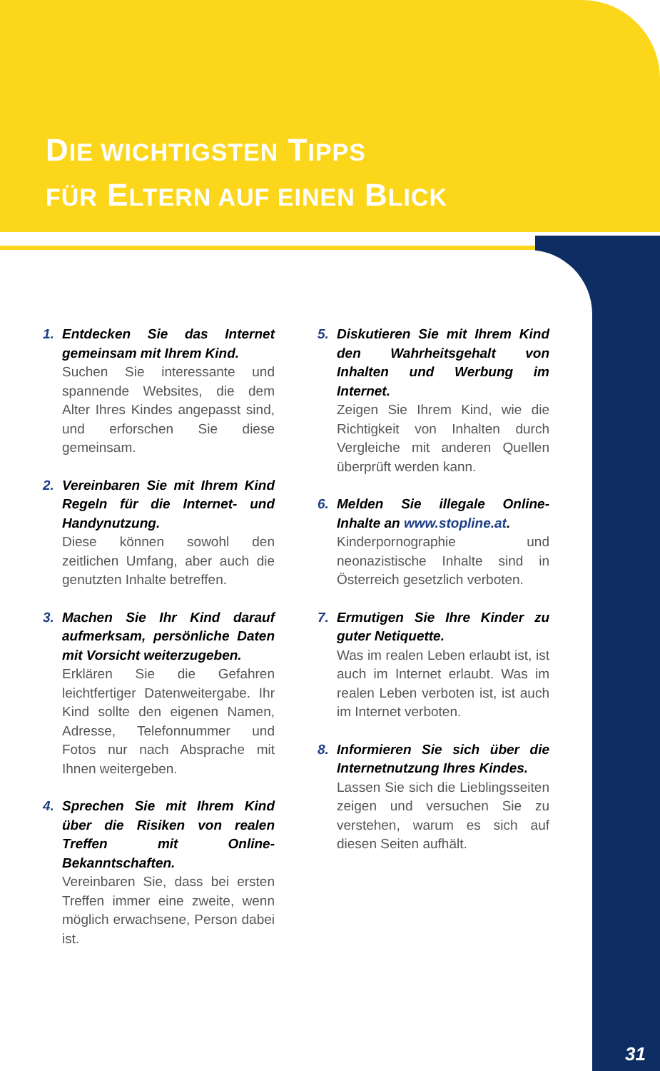DIE WICHTIGSTEN TIPPS
FÜR ELTERN AUF EINEN BLICK
1. Entdecken Sie das Internet gemeinsam mit Ihrem Kind.
Suchen Sie interessante und spannende Websites, die dem Alter Ihres Kindes angepasst sind, und erforschen Sie diese gemeinsam.
2. Vereinbaren Sie mit Ihrem Kind Regeln für die Internet- und Handynutzung.
Diese können sowohl den zeitlichen Umfang, aber auch die genutzten Inhalte betreffen.
3. Machen Sie Ihr Kind darauf aufmerksam, persönliche Daten mit Vorsicht weiterzugeben.
Erklären Sie die Gefahren leichtfertiger Datenweitergabe. Ihr Kind sollte den eigenen Namen, Adresse, Telefonnummer und Fotos nur nach Absprache mit Ihnen weitergeben.
4. Sprechen Sie mit Ihrem Kind über die Risiken von realen Treffen mit Online-Bekanntschaften.
Vereinbaren Sie, dass bei ersten Treffen immer eine zweite, wenn möglich erwachsene, Person dabei ist.
5. Diskutieren Sie mit Ihrem Kind den Wahrheitsgehalt von Inhalten und Werbung im Internet.
Zeigen Sie Ihrem Kind, wie die Richtigkeit von Inhalten durch Vergleiche mit anderen Quellen überprüft werden kann.
6. Melden Sie illegale Online-Inhalte an www.stopline.at.
Kinderpornographie und neonazistische Inhalte sind in Österreich gesetzlich verboten.
7. Ermutigen Sie Ihre Kinder zu guter Netiquette.
Was im realen Leben erlaubt ist, ist auch im Internet erlaubt. Was im realen Leben verboten ist, ist auch im Internet verboten.
8. Informieren Sie sich über die Internetnutzung Ihres Kindes.
Lassen Sie sich die Lieblingsseiten zeigen und versuchen Sie zu verstehen, warum es sich auf diesen Seiten aufhält.
31